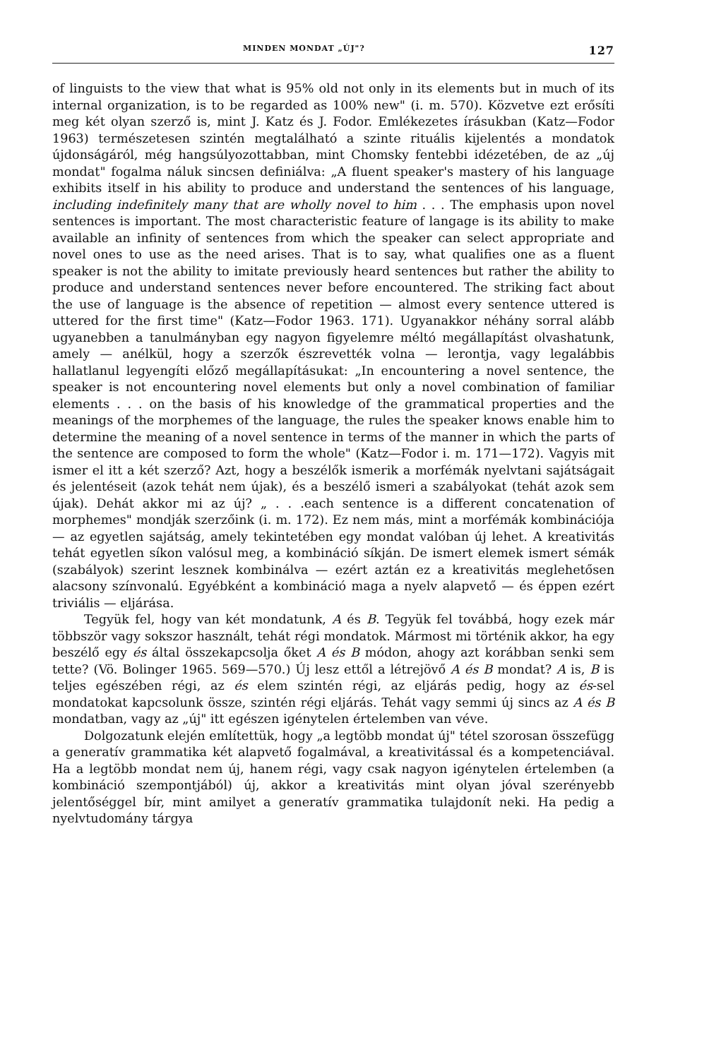MINDEN MONDAT „ÚJ"? 127
of linguists to the view that what is 95% old not only in its elements but in much of its internal organization, is to be regarded as 100% new" (i. m. 570). Közvetve ezt erősíti meg két olyan szerző is, mint J. Katz és J. Fodor. Emlékezetes írásukban (Katz—Fodor 1963) természetesen szintén megtalálható a szinte rituális kijelentés a mondatok újdonságáról, még hangsúlyozottabban, mint Chomsky fentebbi idézetében, de az „új mondat" fogalma náluk sincsen definiálva: „A fluent speaker's mastery of his language exhibits itself in his ability to produce and understand the sentences of his language, including indefinitely many that are wholly novel to him . . . The emphasis upon novel sentences is important. The most characteristic feature of langage is its ability to make available an infinity of sentences from which the speaker can select appropriate and novel ones to use as the need arises. That is to say, what qualifies one as a fluent speaker is not the ability to imitate previously heard sentences but rather the ability to produce and understand sentences never before encountered. The striking fact about the use of language is the absence of repetition — almost every sentence uttered is uttered for the first time" (Katz—Fodor 1963. 171). Ugyanakkor néhány sorral alább ugyanebben a tanulmányban egy nagyon figyelemre méltó megállapítást olvashatunk, amely — anélkül, hogy a szerzők észrevették volna — lerontja, vagy legalábbis hallatlanul legyengíti előző megállapításukat: „In encountering a novel sentence, the speaker is not encountering novel elements but only a novel combination of familiar elements . . . on the basis of his knowledge of the grammatical properties and the meanings of the morphemes of the language, the rules the speaker knows enable him to determine the meaning of a novel sentence in terms of the manner in which the parts of the sentence are composed to form the whole" (Katz—Fodor i. m. 171—172). Vagyis mit ismer el itt a két szerző? Azt, hogy a beszélők ismerik a morfémák nyelvtani sajátságait és jelentéseit (azok tehát nem újak), és a beszélő ismeri a szabályokat (tehát azok sem újak). Dehát akkor mi az új? „ . . .each sentence is a different concatenation of morphemes" mondják szerzőink (i. m. 172). Ez nem más, mint a morfémák kombinációja — az egyetlen sajátság, amely tekintetében egy mondat valóban új lehet. A kreativitás tehát egyetlen síkon valósul meg, a kombináció síkján. De ismert elemek ismert sémák (szabályok) szerint lesznek kombinálva — ezért aztán ez a kreativitás meglehetősen alacsony színvonalú. Egyébként a kombináció maga a nyelv alapvető — és éppen ezért triviális — eljárása.
Tegyük fel, hogy van két mondatunk, A és B. Tegyük fel továbbá, hogy ezek már többször vagy sokszor használt, tehát régi mondatok. Mármost mi történik akkor, ha egy beszélő egy és által összekapcsolja őket A és B módon, ahogy azt korábban senki sem tette? (Vö. Bolinger 1965. 569—570.) Új lesz ettől a létrejövő A és B mondat? A is, B is teljes egészében régi, az és elem szintén régi, az eljárás pedig, hogy az és-sel mondatokat kapcsolunk össze, szintén régi eljárás. Tehát vagy semmi új sincs az A és B mondatban, vagy az „új" itt egészen igénytelen értelemben van véve.
Dolgozatunk elején említettük, hogy „a legtöbb mondat új" tétel szorosan összefügg a generatív grammatika két alapvető fogalmával, a kreativitással és a kompetenciával. Ha a legtöbb mondat nem új, hanem régi, vagy csak nagyon igénytelen értelemben (a kombináció szempontjából) új, akkor a kreativitás mint olyan jóval szerényebb jelentőséggel bír, mint amilyet a generatív grammatika tulajdonít neki. Ha pedig a nyelvtudomány tárgya